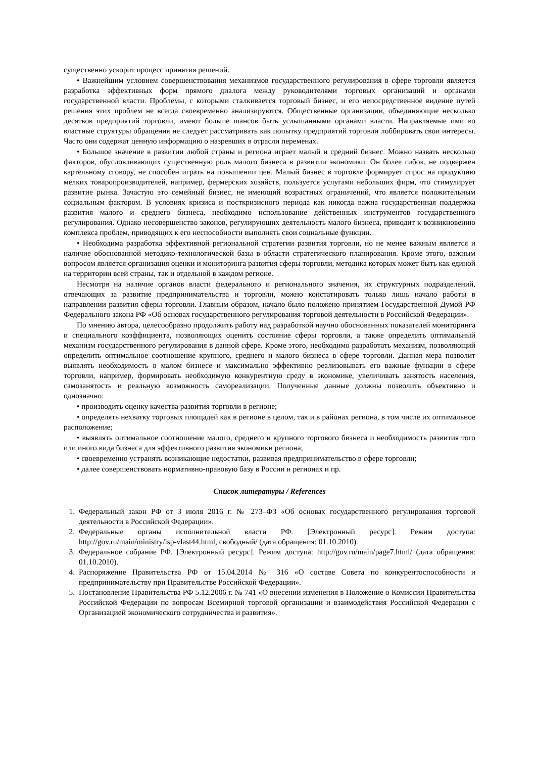существенно ускорит процесс принятия решений.
• Важнейшим условием совершенствования механизмов государственного регулирования в сфере торговли является разработка эффективных форм прямого диалога между руководителями торговых организаций и органами государственной власти. Проблемы, с которыми сталкивается торговый бизнес, и его непосредственное видение путей решения этих проблем не всегда своевременно анализируются. Общественные организации, объединяющие несколько десятков предприятий торговли, имеют больше шансов быть услышанными органами власти. Направляемые ими во властные структуры обращения не следует рассматривать как попытку предприятий торговли лоббировать свои интересы. Часто они содержат ценную информацию о назревших в отрасли переменах.
• Большое значение в развитии любой страны и региона играет малый и средний бизнес. Можно назвать несколько факторов, обусловливающих существенную роль малого бизнеса в развитии экономики. Он более гибок, не подвержен картельному сговору, не способен играть на повышении цен. Малый бизнес в торговле формирует спрос на продукцию мелких товаропроизводителей, например, фермерских хозяйств, пользуется услугами небольших фирм, что стимулирует развитие рынка. Зачастую это семейный бизнес, не имеющий возрастных ограничений, что является положительным социальным фактором. В условиях кризиса и посткризисного периода как никогда важна государственная поддержка развития малого и среднего бизнеса, необходимо использование действенных инструментов государственного регулирования. Однако несовершенство законов, регулирующих деятельность малого бизнеса, приводит к возникновению комплекса проблем, приводящих к его неспособности выполнять свои социальные функции.
• Необходима разработка эффективной региональной стратегии развития торговли, но не менее важным является и наличие обоснованной методико-технологической базы в области стратегического планирования. Кроме этого, важным вопросом является организация оценки и мониторинга развития сферы торговли, методика которых может быть как единой на территории всей страны, так и отдельной в каждом регионе.
Несмотря на наличие органов власти федерального и регионального значения, их структурных подразделений, отвечающих за развитие предпринимательства и торговли, можно констатировать только лишь начало работы в направлении развития сферы торговли. Главным образом, начало было положено принятием Государственной Думой РФ Федерального закона РФ «Об основах государственного регулирования торговой деятельности в Российской Федерации».
По мнению автора, целесообразно продолжить работу над разработкой научно обоснованных показателей мониторинга и специального коэффициента, позволяющих оценить состояние сферы торговли, а также определить оптимальный механизм государственного регулирования в данной сфере. Кроме этого, необходимо разработать механизм, позволяющий определить оптимальное соотношение крупного, среднего и малого бизнеса в сфере торговли. Данная мера позволит выявлять необходимость в малом бизнесе и максимально эффективно реализовывать его важные функции в сфере торговли, например, формировать необходимую конкурентную среду в экономике, увеличивать занятость населения, самозанятость и реальную возможность самореализации. Полученные данные должны позволить объективно и однозначно:
• производить оценку качества развития торговли в регионе;
• определять нехватку торговых площадей как в регионе в целом, так и в районах региона, в том числе их оптимальное расположение;
• выявлять оптимальное соотношение малого, среднего и крупного торгового бизнеса и необходимость развития того или иного вида бизнеса для эффективного развития экономики региона;
• своевременно устранять возникающие недостатки, развивая предпринимательство в сфере торговли;
• далее совершенствовать нормативно-правовую базу в России и регионах и пр.
Список литературы / References
1. Федеральный закон РФ от 3 июля 2016 г. № 273–ФЗ «Об основах государственного регулирования торговой деятельности в Российской Федерации».
2. Федеральные органы исполнительной власти РФ. [Электронный ресурс]. Режим доступа: http://gov.ru/main/ministry/isp-vlast44.html, свободный/ (дата обращения: 01.10.2010).
3. Федеральное собрание РФ. [Электронный ресурс]. Режим доступа: http://gov.ru/main/page7.html/ (дата обращения: 01.10.2010).
4. Распоряжение Правительства РФ от 15.04.2014 № 316 «О составе Совета по конкурентоспособности и предпринимательству при Правительстве Российской Федерации».
5. Постановление Правительства РФ 5.12.2006 г. № 741 «О внесении изменения в Положение о Комиссии Правительства Российской Федерации по вопросам Всемирной торговой организации и взаимодействия Российской Федерации с Организацией экономического сотрудничества и развития».